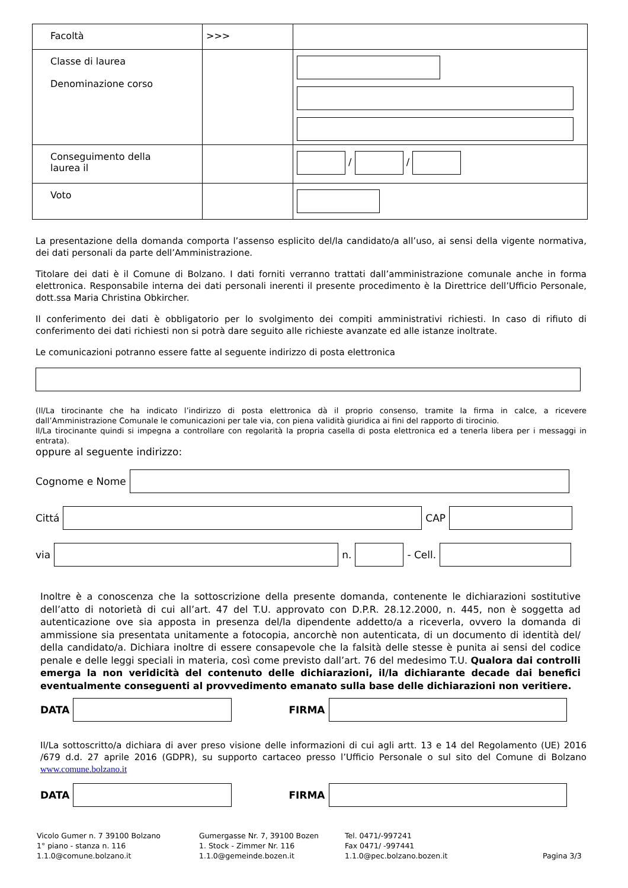| Facoltà | >>> | |
| Classe di laurea Denominazione corso | | |
| Conseguimento della laurea il | | / / |
| Voto | | |
La presentazione della domanda comporta l’assenso esplicito del/la candidato/a all’uso, ai sensi della vigente normativa, dei dati personali da parte dell’Amministrazione.
Titolare dei dati è il Comune di Bolzano. I dati forniti verranno trattati dall’amministrazione comunale anche in forma elettronica. Responsabile interna dei dati personali inerenti il presente procedimento è la Direttrice dell’Ufficio Personale, dott.ssa Maria Christina Obkircher.
Il conferimento dei dati è obbligatorio per lo svolgimento dei compiti amministrativi richiesti. In caso di rifiuto di conferimento dei dati richiesti non si potrà dare seguito alle richieste avanzate ed alle istanze inoltrate.
Le comunicazioni potranno essere fatte al seguente indirizzo di posta elettronica
(Il/La tirocinante che ha indicato l’indirizzo di posta elettronica dà il proprio consenso, tramite la firma in calce, a ricevere dall’Amministrazione Comunale le comunicazioni per tale via, con piena validità giuridica ai fini del rapporto di tirocinio.
Il/La tirocinante quindi si impegna a controllare con regolarità la propria casella di posta elettronica ed a tenerla libera per i messaggi in entrata).
oppure al seguente indirizzo:
Cognome e Nome
Cittá
CAP
via
n.
- Cell.
Inoltre è a conoscenza che la sottoscrizione della presente domanda, contenente le dichiarazioni sostitutive dell’atto di notorietà di cui all’art. 47 del T.U. approvato con D.P.R. 28.12.2000, n. 445, non è soggetta ad autenticazione ove sia apposta in presenza del/la dipendente addetto/a a riceverla, ovvero la domanda di ammissione sia presentata unitamente a fotocopia, ancorchè non autenticata, di un documento di identità del/ della candidato/a. Dichiara inoltre di essere consapevole che la falsità delle stesse è punita ai sensi del codice penale e delle leggi speciali in materia, così come previsto dall’art. 76 del medesimo T.U. Qualora dai controlli emerga la non veridicità del contenuto delle dichiarazioni, il/la dichiarante decade dai benefici eventualmente conseguenti al provvedimento emanato sulla base delle dichiarazioni non veritiere.
DATA
FIRMA
Il/La sottoscritto/a dichiara di aver preso visione delle informazioni di cui agli artt. 13 e 14 del Regolamento (UE) 2016 /679 d.d. 27 aprile 2016 (GDPR), su supporto cartaceo presso l’Ufficio Personale o sul sito del Comune di Bolzano www.comune.bolzano.it
DATA
FIRMA
Vicolo Gumer n. 7 39100 Bolzano
1° piano - stanza n. 116
1.1.0@comune.bolzano.it
Gumergasse Nr. 7, 39100 Bozen
1. Stock - Zimmer Nr. 116
1.1.0@gemeinde.bozen.it
Tel. 0471/-997241
Fax 0471/ -997441
1.1.0@pec.bolzano.bozen.it
Pagina 3/3